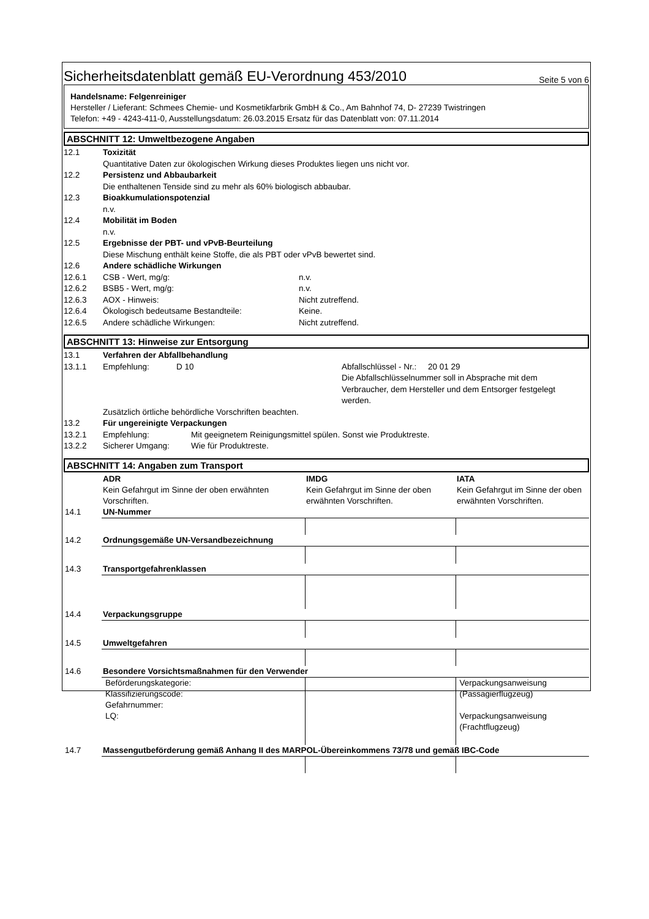Sicherheitsdatenblatt gemäß EU-Verordnung 453/2010 Seite 5 von 6
Handelsname: Felgenreiniger
Hersteller / Lieferant: Schmees Chemie- und Kosmetikfarbrik GmbH & Co., Am Bahnhof 74, D- 27239 Twistringen
Telefon: +49 - 4243-411-0, Ausstellungsdatum: 26.03.2015 Ersatz für das Datenblatt von: 07.11.2014
ABSCHNITT 12: Umweltbezogene Angaben
12.1 Toxizität
Quantitative Daten zur ökologischen Wirkung dieses Produktes liegen uns nicht vor.
12.2 Persistenz und Abbaubarkeit
Die enthaltenen Tenside sind zu mehr als 60% biologisch abbaubar.
12.3 Bioakkumulationspotenzial
n.v.
12.4 Mobilität im Boden
n.v.
12.5 Ergebnisse der PBT- und vPvB-Beurteilung
Diese Mischung enthält keine Stoffe, die als PBT oder vPvB bewertet sind.
12.6 Andere schädliche Wirkungen
12.6.1 CSB - Wert, mg/g: n.v.
12.6.2 BSB5 - Wert, mg/g: n.v.
12.6.3 AOX - Hinweis: Nicht zutreffend.
12.6.4 Ökologisch bedeutsame Bestandteile: Keine.
12.6.5 Andere schädliche Wirkungen: Nicht zutreffend.
ABSCHNITT 13: Hinweise zur Entsorgung
13.1 Verfahren der Abfallbehandlung
13.1.1 Empfehlung: D 10 Abfallschlüssel - Nr.: 20 01 29
Die Abfallschlüsselnummer soll in Absprache mit dem Verbraucher, dem Hersteller und dem Entsorger festgelegt werden.
Zusätzlich örtliche behördliche Vorschriften beachten.
13.2 Für ungereinigte Verpackungen
13.2.1 Empfehlung: Mit geeignetem Reinigungsmittel spülen. Sonst wie Produktreste.
13.2.2 Sicherer Umgang: Wie für Produktreste.
ABSCHNITT 14: Angaben zum Transport
| | ADR Kein Gefahrgut im Sinne der oben erwähnten Vorschriften. | IMDG Kein Gefahrgut im Sinne der oben erwähnten Vorschriften. | IATA Kein Gefahrgut im Sinne der oben erwähnten Vorschriften. |
| 14.1 | UN-Nummer | | |
| 14.2 | Ordnungsgemäße UN-Versandbezeichnung | | |
| 14.3 | Transportgefahrenklassen | | |
| 14.4 | Verpackungsgruppe | | |
| 14.5 | Umweltgefahren | | |
| 14.6 | Besondere Vorsichtsmaßnahmen für den Verwender | | |
| | Beförderungskategorie: Klassifizierungscode: Gefahrnummer: LQ: | | Verpackungsanweisung (Passagierflugzeug) Verpackungsanweisung (Frachtflugzeug) |
| 14.7 | Massengutbeförderung gemäß Anhang II des MARPOL-Übereinkommens 73/78 und gemäß IBC-Code | | |